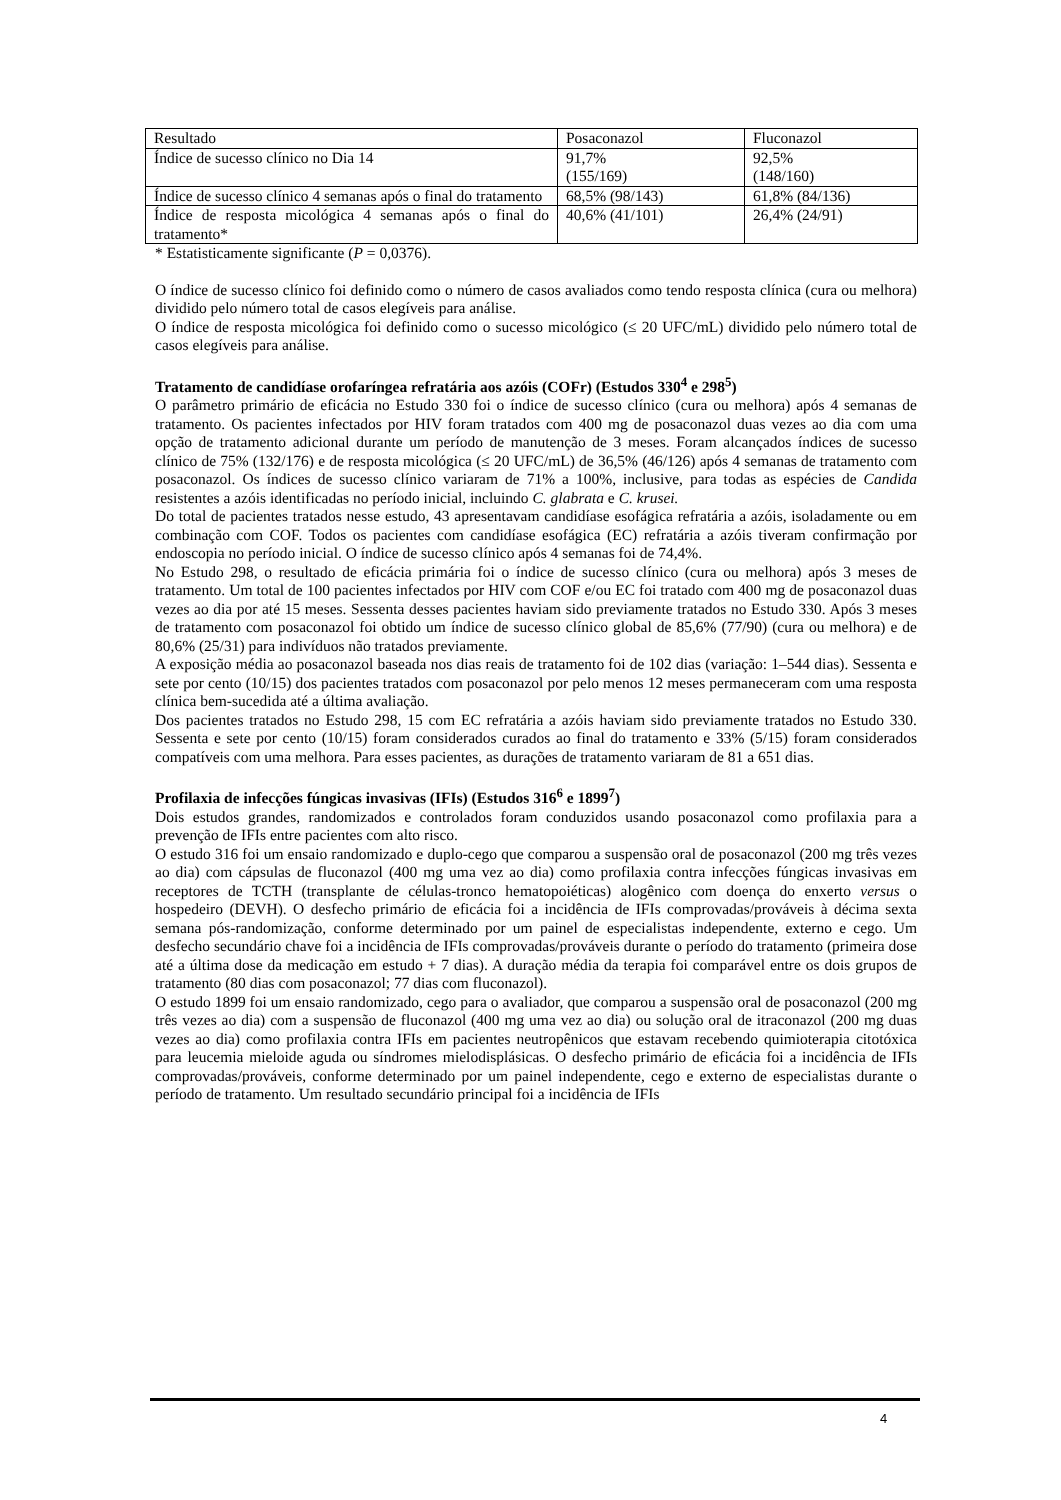| Resultado | Posaconazol | Fluconazol |
| Índice de sucesso clínico no Dia 14 | 91,7% (155/169) | 92,5% (148/160) |
| Índice de sucesso clínico 4 semanas após o final do tratamento | 68,5% (98/143) | 61,8% (84/136) |
| Índice de resposta micológica 4 semanas após o final do tratamento* | 40,6% (41/101) | 26,4% (24/91) |
* Estatisticamente significante (P = 0,0376).
O índice de sucesso clínico foi definido como o número de casos avaliados como tendo resposta clínica (cura ou melhora) dividido pelo número total de casos elegíveis para análise.
O índice de resposta micológica foi definido como o sucesso micológico (≤ 20 UFC/mL) dividido pelo número total de casos elegíveis para análise.
Tratamento de candidíase orofaríngea refratária aos azóis (COFr) (Estudos 330<sup>4</sup> e 298<sup>5</sup>)
O parâmetro primário de eficácia no Estudo 330 foi o índice de sucesso clínico (cura ou melhora) após 4 semanas de tratamento. Os pacientes infectados por HIV foram tratados com 400 mg de posaconazol duas vezes ao dia com uma opção de tratamento adicional durante um período de manutenção de 3 meses. Foram alcançados índices de sucesso clínico de 75% (132/176) e de resposta micológica (≤ 20 UFC/mL) de 36,5% (46/126) após 4 semanas de tratamento com posaconazol. Os índices de sucesso clínico variaram de 71% a 100%, inclusive, para todas as espécies de Candida resistentes a azóis identificadas no período inicial, incluindo C. glabrata e C. krusei.
Do total de pacientes tratados nesse estudo, 43 apresentavam candidíase esofágica refratária a azóis, isoladamente ou em combinação com COF. Todos os pacientes com candidíase esofágica (EC) refratária a azóis tiveram confirmação por endoscopia no período inicial. O índice de sucesso clínico após 4 semanas foi de 74,4%.
No Estudo 298, o resultado de eficácia primária foi o índice de sucesso clínico (cura ou melhora) após 3 meses de tratamento. Um total de 100 pacientes infectados por HIV com COF e/ou EC foi tratado com 400 mg de posaconazol duas vezes ao dia por até 15 meses. Sessenta desses pacientes haviam sido previamente tratados no Estudo 330. Após 3 meses de tratamento com posaconazol foi obtido um índice de sucesso clínico global de 85,6% (77/90) (cura ou melhora) e de 80,6% (25/31) para indivíduos não tratados previamente.
A exposição média ao posaconazol baseada nos dias reais de tratamento foi de 102 dias (variação: 1–544 dias). Sessenta e sete por cento (10/15) dos pacientes tratados com posaconazol por pelo menos 12 meses permaneceram com uma resposta clínica bem-sucedida até a última avaliação.
Dos pacientes tratados no Estudo 298, 15 com EC refratária a azóis haviam sido previamente tratados no Estudo 330. Sessenta e sete por cento (10/15) foram considerados curados ao final do tratamento e 33% (5/15) foram considerados compatíveis com uma melhora. Para esses pacientes, as durações de tratamento variaram de 81 a 651 dias.
Profilaxia de infecções fúngicas invasivas (IFIs) (Estudos 316<sup>6</sup> e 1899<sup>7</sup>)
Dois estudos grandes, randomizados e controlados foram conduzidos usando posaconazol como profilaxia para a prevenção de IFIs entre pacientes com alto risco.
O estudo 316 foi um ensaio randomizado e duplo-cego que comparou a suspensão oral de posaconazol (200 mg três vezes ao dia) com cápsulas de fluconazol (400 mg uma vez ao dia) como profilaxia contra infecções fúngicas invasivas em receptores de TCTH (transplante de células-tronco hematopoiéticas) alogênico com doença do enxerto versus o hospedeiro (DEVH). O desfecho primário de eficácia foi a incidência de IFIs comprovadas/prováveis à décima sexta semana pós-randomização, conforme determinado por um painel de especialistas independente, externo e cego. Um desfecho secundário chave foi a incidência de IFIs comprovadas/prováveis durante o período do tratamento (primeira dose até a última dose da medicação em estudo + 7 dias). A duração média da terapia foi comparável entre os dois grupos de tratamento (80 dias com posaconazol; 77 dias com fluconazol).
O estudo 1899 foi um ensaio randomizado, cego para o avaliador, que comparou a suspensão oral de posaconazol (200 mg três vezes ao dia) com a suspensão de fluconazol (400 mg uma vez ao dia) ou solução oral de itraconazol (200 mg duas vezes ao dia) como profilaxia contra IFIs em pacientes neutropênicos que estavam recebendo quimioterapia citotóxica para leucemia mieloide aguda ou síndromes mielodisplásicas. O desfecho primário de eficácia foi a incidência de IFIs comprovadas/prováveis, conforme determinado por um painel independente, cego e externo de especialistas durante o período de tratamento. Um resultado secundário principal foi a incidência de IFIs
4